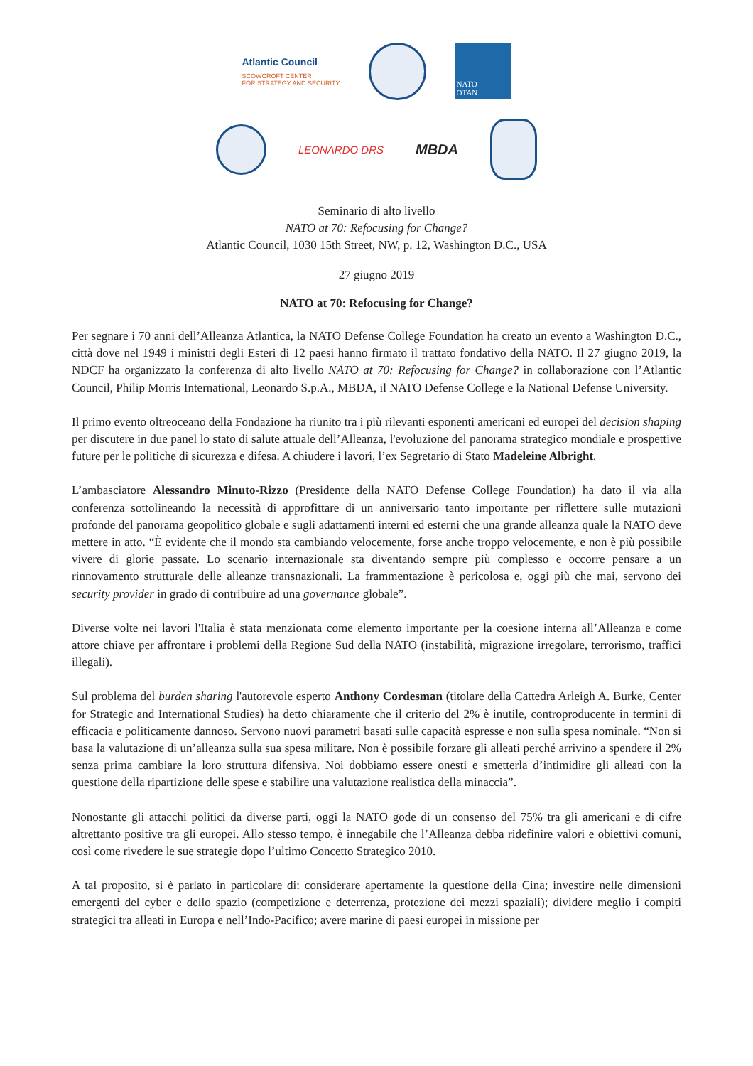Atlantic Council
SCOWCROFT CENTER
FOR STRATEGY AND SECURITY
NATO
OTAN
LEONARDO DRS
MBDA
Seminario di alto livello
NATO at 70: Refocusing for Change?
Atlantic Council, 1030 15th Street, NW, p. 12, Washington D.C., USA
27 giugno 2019
NATO at 70: Refocusing for Change?
Per segnare i 70 anni dell’Alleanza Atlantica, la NATO Defense College Foundation ha creato un evento a Washington D.C., città dove nel 1949 i ministri degli Esteri di 12 paesi hanno firmato il trattato fondativo della NATO. Il 27 giugno 2019, la NDCF ha organizzato la conferenza di alto livello NATO at 70: Refocusing for Change? in collaborazione con l’Atlantic Council, Philip Morris International, Leonardo S.p.A., MBDA, il NATO Defense College e la National Defense University.
Il primo evento oltreoceano della Fondazione ha riunito tra i più rilevanti esponenti americani ed europei del decision shaping per discutere in due panel lo stato di salute attuale dell’Alleanza, l'evoluzione del panorama strategico mondiale e prospettive future per le politiche di sicurezza e difesa. A chiudere i lavori, l’ex Segretario di Stato Madeleine Albright.
L’ambasciatore Alessandro Minuto-Rizzo (Presidente della NATO Defense College Foundation) ha dato il via alla conferenza sottolineando la necessità di approfittare di un anniversario tanto importante per riflettere sulle mutazioni profonde del panorama geopolitico globale e sugli adattamenti interni ed esterni che una grande alleanza quale la NATO deve mettere in atto. “È evidente che il mondo sta cambiando velocemente, forse anche troppo velocemente, e non è più possibile vivere di glorie passate. Lo scenario internazionale sta diventando sempre più complesso e occorre pensare a un rinnovamento strutturale delle alleanze transnazionali. La frammentazione è pericolosa e, oggi più che mai, servono dei security provider in grado di contribuire ad una governance globale”.
Diverse volte nei lavori l'Italia è stata menzionata come elemento importante per la coesione interna all’Alleanza e come attore chiave per affrontare i problemi della Regione Sud della NATO (instabilità, migrazione irregolare, terrorismo, traffici illegali).
Sul problema del burden sharing l'autorevole esperto Anthony Cordesman (titolare della Cattedra Arleigh A. Burke, Center for Strategic and International Studies) ha detto chiaramente che il criterio del 2% è inutile, controproducente in termini di efficacia e politicamente dannoso. Servono nuovi parametri basati sulle capacità espresse e non sulla spesa nominale. “Non si basa la valutazione di un’alleanza sulla sua spesa militare. Non è possibile forzare gli alleati perché arrivino a spendere il 2% senza prima cambiare la loro struttura difensiva. Noi dobbiamo essere onesti e smetterla d’intimidire gli alleati con la questione della ripartizione delle spese e stabilire una valutazione realistica della minaccia”.
Nonostante gli attacchi politici da diverse parti, oggi la NATO gode di un consenso del 75% tra gli americani e di cifre altrettanto positive tra gli europei. Allo stesso tempo, è innegabile che l’Alleanza debba ridefinire valori e obiettivi comuni, così come rivedere le sue strategie dopo l’ultimo Concetto Strategico 2010.
A tal proposito, si è parlato in particolare di: considerare apertamente la questione della Cina; investire nelle dimensioni emergenti del cyber e dello spazio (competizione e deterrenza, protezione dei mezzi spaziali); dividere meglio i compiti strategici tra alleati in Europa e nell’Indo-Pacifico; avere marine di paesi europei in missione per